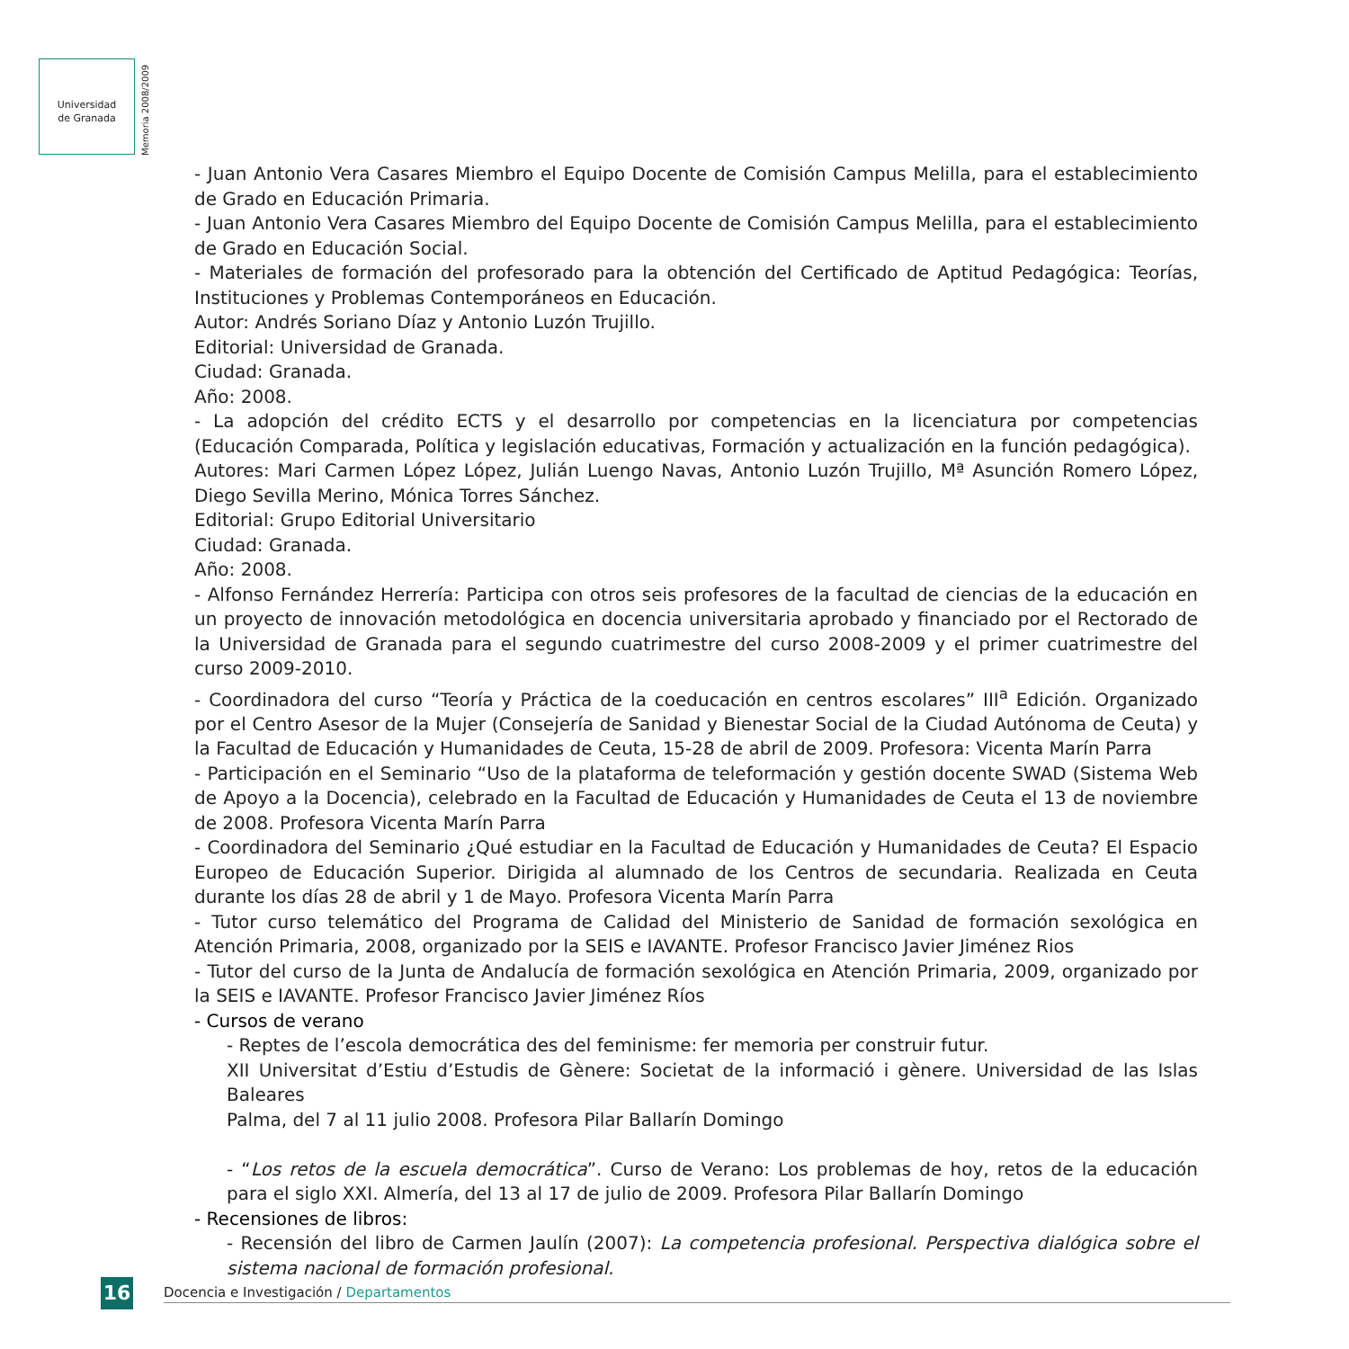Universidad
de Granada
Memoria 2008/2009
- Juan Antonio Vera Casares Miembro el Equipo Docente de Comisión Campus Melilla, para el establecimiento de Grado en Educación Primaria.
- Juan Antonio Vera Casares Miembro del Equipo Docente de Comisión Campus Melilla, para el establecimiento de Grado en Educación Social.
- Materiales de formación del profesorado para la obtención del Certificado de Aptitud Pedagógica: Teorías, Instituciones y Problemas Contemporáneos en Educación.
Autor: Andrés Soriano Díaz y Antonio Luzón Trujillo.
Editorial: Universidad de Granada.
Ciudad: Granada.
Año: 2008.
- La adopción del crédito ECTS y el desarrollo por competencias en la licenciatura por competencias (Educación Comparada, Política y legislación educativas, Formación y actualización en la función pedagógica).
Autores: Mari Carmen López López, Julián Luengo Navas, Antonio Luzón Trujillo, Mª Asunción Romero López, Diego Sevilla Merino, Mónica Torres Sánchez.
Editorial: Grupo Editorial Universitario
Ciudad: Granada.
Año: 2008.
- Alfonso Fernández Herrería: Participa con otros seis profesores de la facultad de ciencias de la educación en un proyecto de innovación metodológica en docencia universitaria aprobado y financiado por el Rectorado de la Universidad de Granada para el segundo cuatrimestre del curso 2008-2009 y el primer cuatrimestre del curso 2009-2010.
- Coordinadora del curso “Teoría y Práctica de la coeducación en centros escolares” III<sup>a</sup> Edición. Organizado por el Centro Asesor de la Mujer (Consejería de Sanidad y Bienestar Social de la Ciudad Autónoma de Ceuta) y la Facultad de Educación y Humanidades de Ceuta, 15-28 de abril de 2009. Profesora: Vicenta Marín Parra
- Participación en el Seminario “Uso de la plataforma de teleformación y gestión docente SWAD (Sistema Web de Apoyo a la Docencia), celebrado en la Facultad de Educación y Humanidades de Ceuta el 13 de noviembre de 2008. Profesora Vicenta Marín Parra
- Coordinadora del Seminario ¿Qué estudiar en la Facultad de Educación y Humanidades de Ceuta? El Espacio Europeo de Educación Superior. Dirigida al alumnado de los Centros de secundaria. Realizada en Ceuta durante los días 28 de abril y 1 de Mayo. Profesora Vicenta Marín Parra
- Tutor curso telemático del Programa de Calidad del Ministerio de Sanidad de formación sexológica en Atención Primaria, 2008, organizado por la SEIS e IAVANTE. Profesor Francisco Javier Jiménez Rios
- Tutor del curso de la Junta de Andalucía de formación sexológica en Atención Primaria, 2009, organizado por la SEIS e IAVANTE. Profesor Francisco Javier Jiménez Ríos
- Cursos de verano
- Reptes de l’escola democrática des del feminisme: fer memoria per construir futur.
XII Universitat d’Estiu d’Estudis de Gènere: Societat de la informació i gènere. Universidad de las Islas Baleares
Palma, del 7 al 11 julio 2008. Profesora Pilar Ballarín Domingo
- “Los retos de la escuela democrática”. Curso de Verano: Los problemas de hoy, retos de la educación para el siglo XXI. Almería, del 13 al 17 de julio de 2009. Profesora Pilar Ballarín Domingo
- Recensiones de libros:
- Recensión del libro de Carmen Jaulín (2007): La competencia profesional. Perspectiva dialógica sobre el sistema nacional de formación profesional.
16
Docencia e Investigación / Departamentos